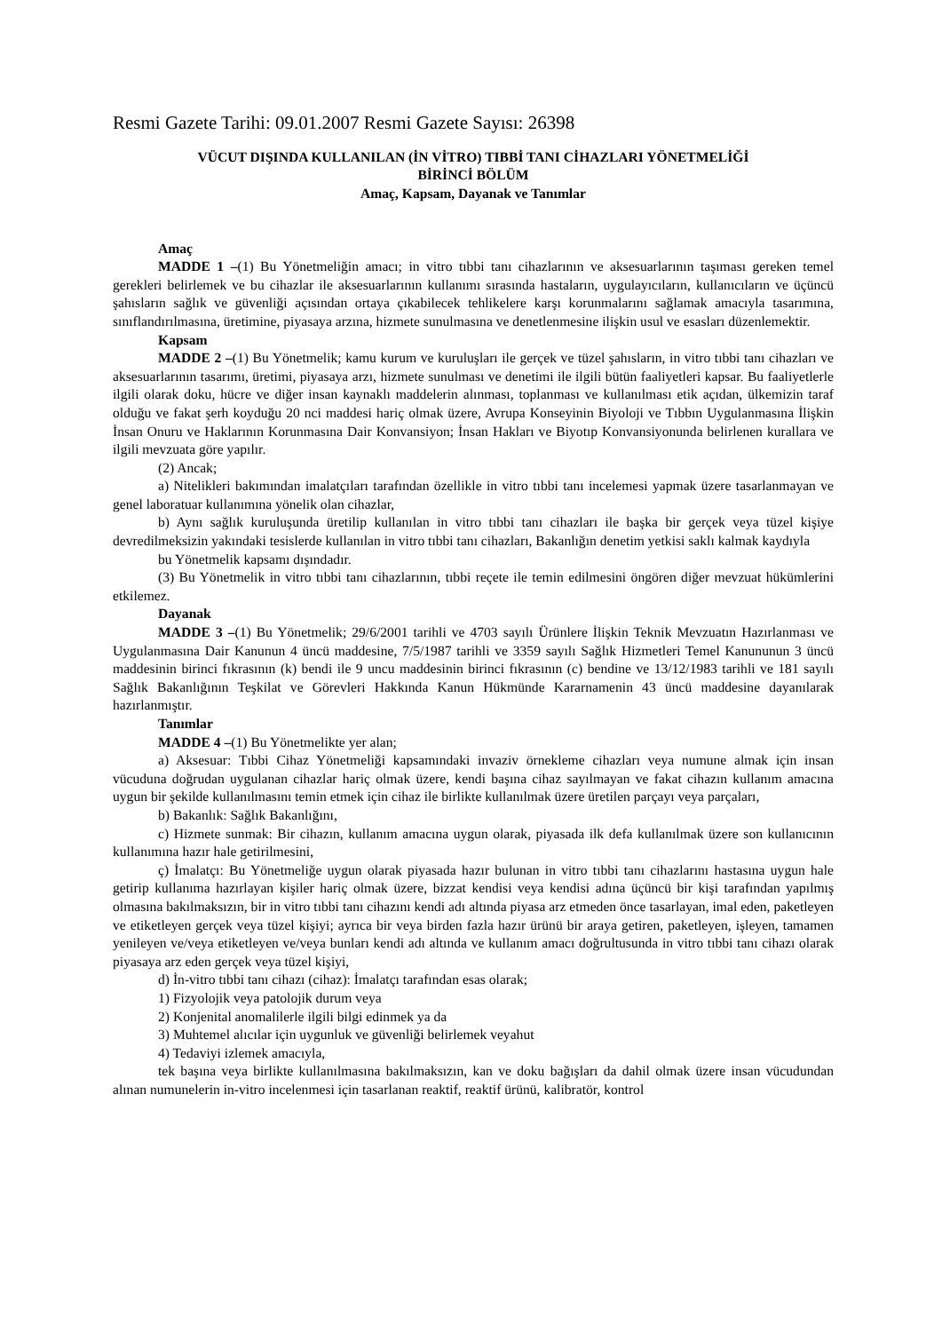Resmi Gazete Tarihi: 09.01.2007 Resmi Gazete Sayısı: 26398
VÜCUT DIŞINDA KULLANILAN (İN VİTRO) TIBBİ TANI CİHAZLARI YÖNETMELİĞİ
BİRİNCİ BÖLÜM
Amaç, Kapsam, Dayanak ve Tanımlar
Amaç
MADDE 1 –(1) Bu Yönetmeliğin amacı; in vitro tıbbi tanı cihazlarının ve aksesuarlarının taşıması gereken temel gerekleri belirlemek ve bu cihazlar ile aksesuarlarının kullanımı sırasında hastaların, uygulayıcıların, kullanıcıların ve üçüncü şahısların sağlık ve güvenliği açısından ortaya çıkabilecek tehlikelere karşı korunmalarını sağlamak amacıyla tasarımına, sınıflandırılmasına, üretimine, piyasaya arzına, hizmete sunulmasına ve denetlenmesine ilişkin usul ve esasları düzenlemektir.
Kapsam
MADDE 2 –(1) Bu Yönetmelik; kamu kurum ve kuruluşları ile gerçek ve tüzel şahısların, in vitro tıbbi tanı cihazları ve aksesuarlarının tasarımı, üretimi, piyasaya arzı, hizmete sunulması ve denetimi ile ilgili bütün faaliyetleri kapsar. Bu faaliyetlerle ilgili olarak doku, hücre ve diğer insan kaynaklı maddelerin alınması, toplanması ve kullanılması etik açıdan, ülkemizin taraf olduğu ve fakat şerh koyduğu 20 nci maddesi hariç olmak üzere, Avrupa Konseyinin Biyoloji ve Tıbbın Uygulanmasına İlişkin İnsan Onuru ve Haklarının Korunmasına Dair Konvansiyon; İnsan Hakları ve Biyotıp Konvansiyonunda belirlenen kurallara ve ilgili mevzuata göre yapılır.
(2) Ancak;
a) Nitelikleri bakımından imalatçıları tarafından özellikle in vitro tıbbi tanı incelemesi yapmak üzere tasarlanmayan ve genel laboratuar kullanımına yönelik olan cihazlar,
b) Aynı sağlık kuruluşunda üretilip kullanılan in vitro tıbbi tanı cihazları ile başka bir gerçek veya tüzel kişiye devredilmeksizin yakındaki tesislerde kullanılan in vitro tıbbi tanı cihazları, Bakanlığın denetim yetkisi saklı kalmak kaydıyla
bu Yönetmelik kapsamı dışındadır.
(3) Bu Yönetmelik in vitro tıbbi tanı cihazlarının, tıbbi reçete ile temin edilmesini öngören diğer mevzuat hükümlerini etkilemez.
Dayanak
MADDE 3 –(1) Bu Yönetmelik; 29/6/2001 tarihli ve 4703 sayılı Ürünlere İlişkin Teknik Mevzuatın Hazırlanması ve Uygulanmasına Dair Kanunun 4 üncü maddesine, 7/5/1987 tarihli ve 3359 sayılı Sağlık Hizmetleri Temel Kanununun 3 üncü maddesinin birinci fıkrasının (k) bendi ile 9 uncu maddesinin birinci fıkrasının (c) bendine ve 13/12/1983 tarihli ve 181 sayılı Sağlık Bakanlığının Teşkilat ve Görevleri Hakkında Kanun Hükmünde Kararnamenin 43 üncü maddesine dayanılarak hazırlanmıştır.
Tanımlar
MADDE 4 –(1) Bu Yönetmelikte yer alan;
a) Aksesuar: Tıbbi Cihaz Yönetmeliği kapsamındaki invaziv örnekleme cihazları veya numune almak için insan vücuduna doğrudan uygulanan cihazlar hariç olmak üzere, kendi başına cihaz sayılmayan ve fakat cihazın kullanım amacına uygun bir şekilde kullanılmasını temin etmek için cihaz ile birlikte kullanılmak üzere üretilen parçayı veya parçaları,
b) Bakanlık: Sağlık Bakanlığını,
c) Hizmete sunmak: Bir cihazın, kullanım amacına uygun olarak, piyasada ilk defa kullanılmak üzere son kullanıcının kullanımına hazır hale getirilmesini,
ç) İmalatçı: Bu Yönetmeliğe uygun olarak piyasada hazır bulunan in vitro tıbbi tanı cihazlarını hastasına uygun hale getirip kullanıma hazırlayan kişiler hariç olmak üzere, bizzat kendisi veya kendisi adına üçüncü bir kişi tarafından yapılmış olmasına bakılmaksızın, bir in vitro tıbbi tanı cihazını kendi adı altında piyasa arz etmeden önce tasarlayan, imal eden, paketleyen ve etiketleyen gerçek veya tüzel kişiyi; ayrıca bir veya birden fazla hazır ürünü bir araya getiren, paketleyen, işleyen, tamamen yenileyen ve/veya etiketleyen ve/veya bunları kendi adı altında ve kullanım amacı doğrultusunda in vitro tıbbi tanı cihazı olarak piyasaya arz eden gerçek veya tüzel kişiyi,
d) İn-vitro tıbbi tanı cihazı (cihaz): İmalatçı tarafından esas olarak;
1) Fizyolojik veya patolojik durum veya
2) Konjenital anomalilerle ilgili bilgi edinmek ya da
3) Muhtemel alıcılar için uygunluk ve güvenliği belirlemek veyahut
4) Tedaviyi izlemek amacıyla,
tek başına veya birlikte kullanılmasına bakılmaksızın, kan ve doku bağışları da dahil olmak üzere insan vücudundan alınan numunelerin in-vitro incelenmesi için tasarlanan reaktif, reaktif ürünü, kalibratör, kontrol